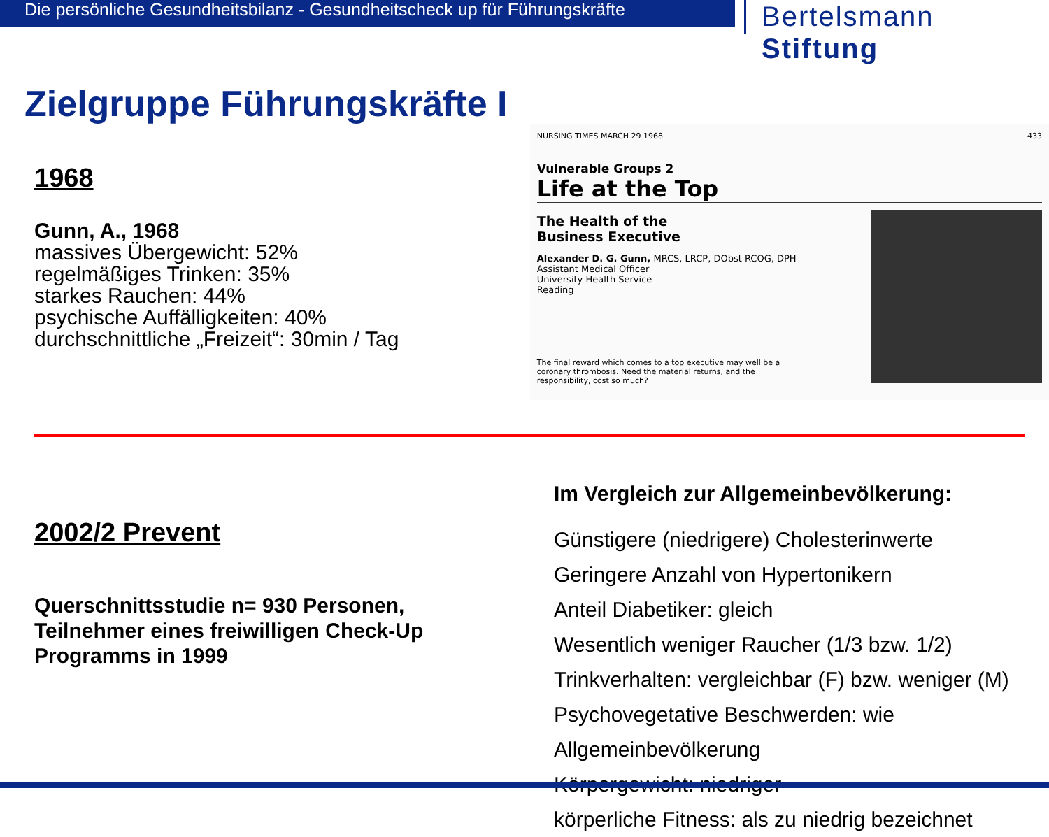Die persönliche Gesundheitsbilanz - Gesundheitscheck up für Führungskräfte
Bertelsmann Stiftung
Zielgruppe Führungskräfte I
1968
Gunn, A., 1968
massives Übergewicht: 52%
regelmäßiges Trinken: 35%
starkes Rauchen: 44%
psychische Auffälligkeiten: 40%
durchschnittliche „Freizeit“: 30min / Tag
NURSING TIMES MARCH 29 1968 433
Vulnerable Groups 2
Life at the Top
The Health of the
Business Executive
Alexander D. G. Gunn, MRCS, LRCP, DObst RCOG, DPH
Assistant Medical Officer
University Health Service
Reading
The final reward which comes to a top executive may well be a coronary thrombosis. Need the material returns, and the responsibility, cost so much?
WYL 134
2002/2 Prevent
Querschnittsstudie n= 930 Personen, Teilnehmer eines freiwilligen Check-Up Programms in 1999
Im Vergleich zur Allgemeinbevölkerung:
Günstigere (niedrigere) Cholesterinwerte
Geringere Anzahl von Hypertonikern
Anteil Diabetiker: gleich
Wesentlich weniger Raucher (1/3 bzw. 1/2)
Trinkverhalten: vergleichbar (F) bzw. weniger (M)
Psychovegetative Beschwerden: wie
Allgemeinbevölkerung
Körpergewicht: niedriger
körperliche Fitness: als zu niedrig bezeichnet